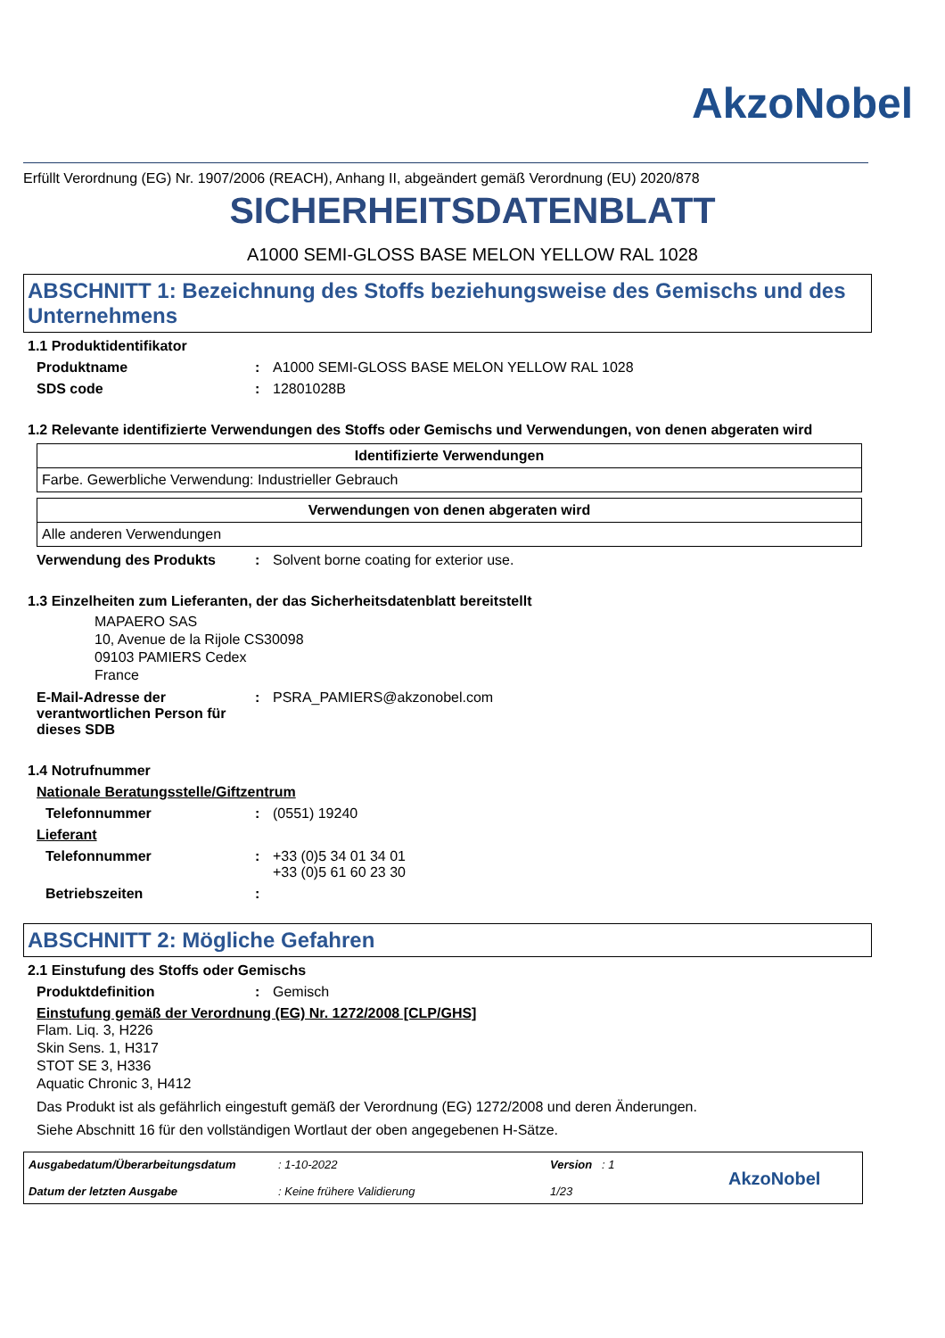AkzoNobel
Erfüllt Verordnung (EG) Nr. 1907/2006 (REACH), Anhang II, abgeändert gemäß Verordnung (EU) 2020/878
SICHERHEITSDATENBLATT
A1000 SEMI-GLOSS BASE MELON YELLOW RAL 1028
ABSCHNITT 1: Bezeichnung des Stoffs beziehungsweise des Gemischs und des Unternehmens
1.1 Produktidentifikator
Produktname: A1000 SEMI-GLOSS BASE MELON YELLOW RAL 1028
SDS code: 12801028B
1.2 Relevante identifizierte Verwendungen des Stoffs oder Gemischs und Verwendungen, von denen abgeraten wird
| Identifizierte Verwendungen |
| --- |
| Farbe. Gewerbliche Verwendung: Industrieller Gebrauch |
| Verwendungen von denen abgeraten wird |
| --- |
| Alle anderen Verwendungen |
Verwendung des Produkts: Solvent borne coating for exterior use.
1.3 Einzelheiten zum Lieferanten, der das Sicherheitsdatenblatt bereitstellt
MAPAERO SAS
10, Avenue de la Rijole CS30098
09103 PAMIERS Cedex
France
E-Mail-Adresse der verantwortlichen Person für dieses SDB: PSRA_PAMIERS@akzonobel.com
1.4 Notrufnummer
Nationale Beratungsstelle/Giftzentrum
Telefonnummer: (0551) 19240
Lieferant
Telefonnummer: +33 (0)5 34 01 34 01
+33 (0)5 61 60 23 30
Betriebszeiten:
ABSCHNITT 2: Mögliche Gefahren
2.1 Einstufung des Stoffs oder Gemischs
Produktdefinition: Gemisch
Einstufung gemäß der Verordnung (EG) Nr. 1272/2008 [CLP/GHS]
Flam. Liq. 3, H226
Skin Sens. 1, H317
STOT SE 3, H336
Aquatic Chronic 3, H412
Das Produkt ist als gefährlich eingestuft gemäß der Verordnung (EG) 1272/2008 und deren Änderungen.
Siehe Abschnitt 16 für den vollständigen Wortlaut der oben angegebenen H-Sätze.
Ausgabedatum/Überarbeitungsdatum
Datum der letzten Ausgabe
: 1-10-2022
: Keine frühere Validierung
Version : 1
1/23
AkzoNobel